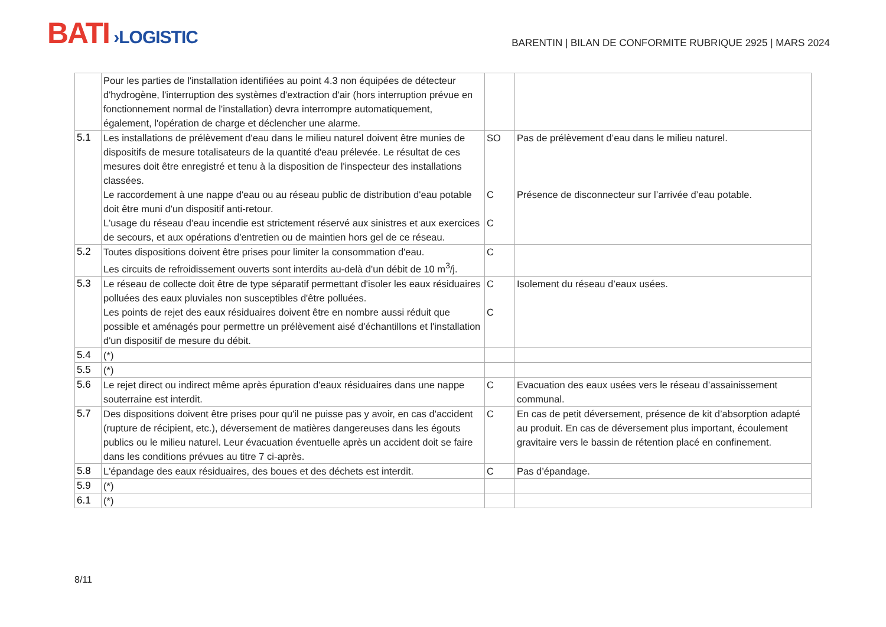BATI ›LOGISTIC
BARENTIN | BILAN DE CONFORMITE RUBRIQUE 2925 | MARS 2024
| | Pour les parties de l'installation identifiées au point 4.3 non équipées de détecteur d'hydrogène, l'interruption des systèmes d'extraction d'air (hors interruption prévue en fonctionnement normal de l'installation) devra interrompre automatiquement, également, l'opération de charge et déclencher une alarme. | | |
| 5.1 | Les installations de prélèvement d'eau dans le milieu naturel doivent être munies de dispositifs de mesure totalisateurs de la quantité d'eau prélevée. Le résultat de ces mesures doit être enregistré et tenu à la disposition de l'inspecteur des installations classées. Le raccordement à une nappe d'eau ou au réseau public de distribution d'eau potable doit être muni d'un dispositif anti-retour. L'usage du réseau d'eau incendie est strictement réservé aux sinistres et aux exercices de secours, et aux opérations d'entretien ou de maintien hors gel de ce réseau. | SO C C | Pas de prélèvement d’eau dans le milieu naturel. Présence de disconnecteur sur l’arrivée d’eau potable. |
| 5.2 | Toutes dispositions doivent être prises pour limiter la consommation d'eau. Les circuits de refroidissement ouverts sont interdits au-delà d'un débit de 10 m<sup>3</sup>/j. | C | |
| 5.3 | Le réseau de collecte doit être de type séparatif permettant d'isoler les eaux résiduaires polluées des eaux pluviales non susceptibles d'être polluées. Les points de rejet des eaux résiduaires doivent être en nombre aussi réduit que possible et aménagés pour permettre un prélèvement aisé d'échantillons et l'installation d'un dispositif de mesure du débit. | C C | Isolement du réseau d’eaux usées. |
| 5.4 | (*) | | |
| 5.5 | (*) | | |
| 5.6 | Le rejet direct ou indirect même après épuration d'eaux résiduaires dans une nappe souterraine est interdit. | C | Evacuation des eaux usées vers le réseau d’assainissement communal. |
| 5.7 | Des dispositions doivent être prises pour qu'il ne puisse pas y avoir, en cas d'accident (rupture de récipient, etc.), déversement de matières dangereuses dans les égouts publics ou le milieu naturel. Leur évacuation éventuelle après un accident doit se faire dans les conditions prévues au titre 7 ci-après. | C | En cas de petit déversement, présence de kit d’absorption adapté au produit. En cas de déversement plus important, écoulement gravitaire vers le bassin de rétention placé en confinement. |
| 5.8 | L'épandage des eaux résiduaires, des boues et des déchets est interdit. | C | Pas d’épandage. |
| 5.9 | (*) | | |
| 6.1 | (*) | | |
8/11